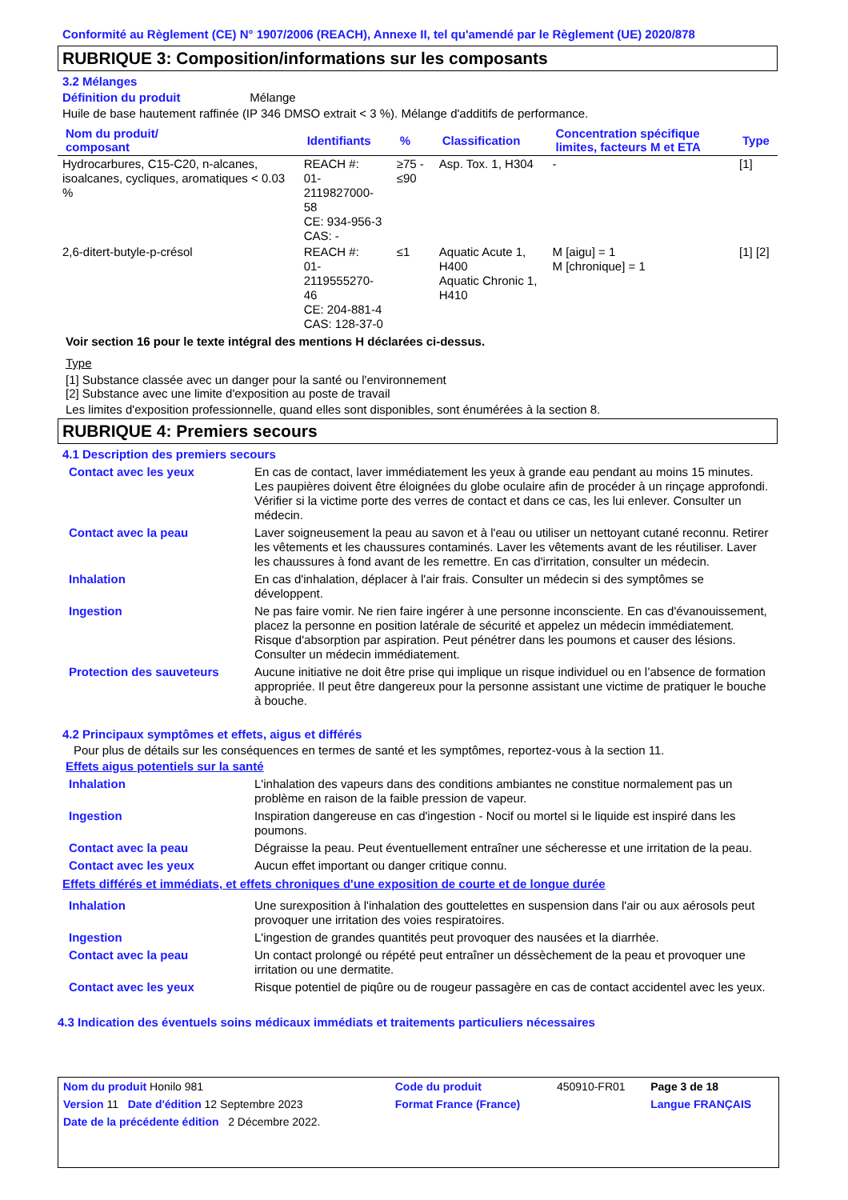Conformité au Règlement (CE) N° 1907/2006 (REACH), Annexe II, tel qu'amendé par le Règlement (UE) 2020/878
RUBRIQUE 3: Composition/informations sur les composants
3.2 Mélanges
Définition du produit Mélange
Huile de base hautement raffinée (IP 346 DMSO extrait < 3 %). Mélange d'additifs de performance.
| Nom du produit/ composant | Identifiants | % | Classification | Concentration spécifique limites, facteurs M et ETA | Type |
| --- | --- | --- | --- | --- | --- |
| Hydrocarbures, C15-C20, n-alcanes, isoalcanes, cycliques, aromatiques < 0.03 % | REACH #: 01-2119827000-58 CE: 934-956-3 CAS: - | ≥75 - ≤90 | Asp. Tox. 1, H304 | - | [1] |
| 2,6-ditert-butyle-p-crésol | REACH #: 01-2119555270-46 CE: 204-881-4 CAS: 128-37-0 | ≤1 | Aquatic Acute 1, H400 Aquatic Chronic 1, H410 | M [aigu] = 1 M [chronique] = 1 | [1] [2] |
Voir section 16 pour le texte intégral des mentions H déclarées ci-dessus.
Type
[1] Substance classée avec un danger pour la santé ou l'environnement
[2] Substance avec une limite d'exposition au poste de travail
Les limites d'exposition professionnelle, quand elles sont disponibles, sont énumérées à la section 8.
RUBRIQUE 4: Premiers secours
4.1 Description des premiers secours
| Contact avec les yeux | En cas de contact, laver immédiatement les yeux à grande eau pendant au moins 15 minutes. Les paupières doivent être éloignées du globe oculaire afin de procéder à un rinçage approfondi. Vérifier si la victime porte des verres de contact et dans ce cas, les lui enlever. Consulter un médecin. |
| Contact avec la peau | Laver soigneusement la peau au savon et à l'eau ou utiliser un nettoyant cutané reconnu. Retirer les vêtements et les chaussures contaminés. Laver les vêtements avant de les réutiliser. Laver les chaussures à fond avant de les remettre. En cas d'irritation, consulter un médecin. |
| Inhalation | En cas d'inhalation, déplacer à l'air frais. Consulter un médecin si des symptômes se développent. |
| Ingestion | Ne pas faire vomir. Ne rien faire ingérer à une personne inconsciente. En cas d'évanouissement, placez la personne en position latérale de sécurité et appelez un médecin immédiatement. Risque d'absorption par aspiration. Peut pénétrer dans les poumons et causer des lésions. Consulter un médecin immédiatement. |
| Protection des sauveteurs | Aucune initiative ne doit être prise qui implique un risque individuel ou en l’absence de formation appropriée. Il peut être dangereux pour la personne assistant une victime de pratiquer le bouche à bouche. |
4.2 Principaux symptômes et effets, aigus et différés
Pour plus de détails sur les conséquences en termes de santé et les symptômes, reportez-vous à la section 11.
Effets aigus potentiels sur la santé
| Inhalation | L'inhalation des vapeurs dans des conditions ambiantes ne constitue normalement pas un problème en raison de la faible pression de vapeur. |
| Ingestion | Inspiration dangereuse en cas d'ingestion - Nocif ou mortel si le liquide est inspiré dans les poumons. |
| Contact avec la peau | Dégraisse la peau. Peut éventuellement entraîner une sécheresse et une irritation de la peau. |
| Contact avec les yeux | Aucun effet important ou danger critique connu. |
Effets différés et immédiats, et effets chroniques d'une exposition de courte et de longue durée
| Inhalation | Une surexposition à l'inhalation des gouttelettes en suspension dans l'air ou aux aérosols peut provoquer une irritation des voies respiratoires. |
| Ingestion | L'ingestion de grandes quantités peut provoquer des nausées et la diarrhée. |
| Contact avec la peau | Un contact prolongé ou répété peut entraîner un déssèchement de la peau et provoquer une irritation ou une dermatite. |
| Contact avec les yeux | Risque potentiel de piqûre ou de rougeur passagère en cas de contact accidentel avec les yeux. |
4.3 Indication des éventuels soins médicaux immédiats et traitements particuliers nécessaires
| Nom du produit Honilo 981 | | Code du produit | 450910-FR01 | Page 3 de 18 |
| Version 11 Date d'édition 12 Septembre 2023 | | Format France (France) | | Langue FRANÇAIS |
| Date de la précédente édition 2 Décembre 2022. | | | | |